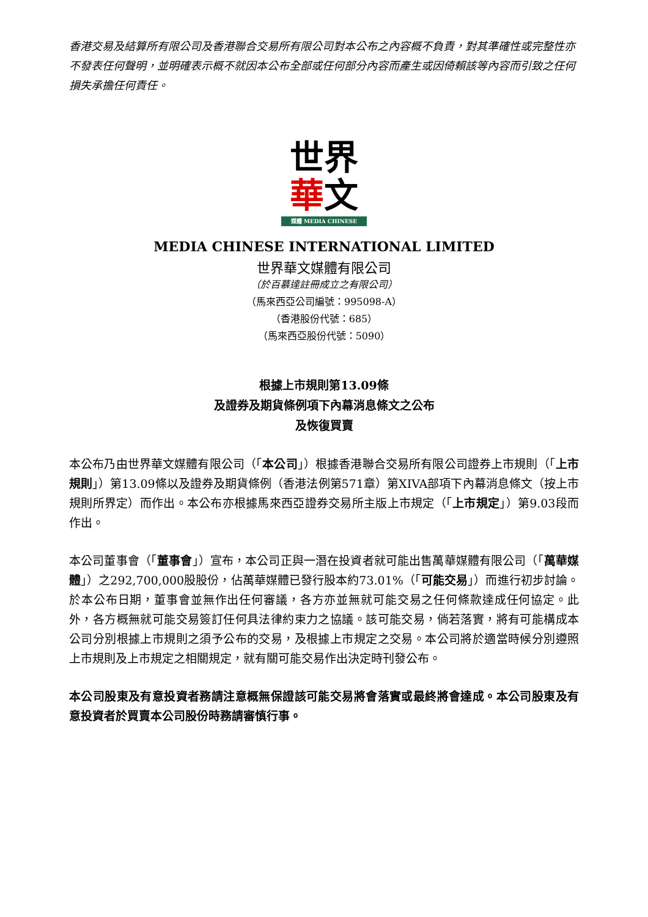香港交易及結算所有限公司及香港聯合交易所有限公司對本公布之內容概不負責，對其準確性或完整性亦不發表任何聲明，並明確表示概不就因本公布全部或任何部分內容而產生或因倚賴該等內容而引致之任何損失承擔任何責任。
世界
華文
媒體 MEDIA CHINESE
MEDIA CHINESE INTERNATIONAL LIMITED
世界華文媒體有限公司
（於百慕達註冊成立之有限公司）
（馬來西亞公司編號：995098-A）
（香港股份代號：685）
（馬來西亞股份代號：5090）
根據上市規則第13.09條
及證券及期貨條例項下內幕消息條文之公布
及恢復買賣
本公布乃由世界華文媒體有限公司（「本公司」）根據香港聯合交易所有限公司證券上市規則（「上市規則」）第13.09條以及證券及期貨條例（香港法例第571章）第XIVA部項下內幕消息條文（按上市規則所界定）而作出。本公布亦根據馬來西亞證券交易所主版上市規定（「上市規定」）第9.03段而作出。
本公司董事會（「董事會」）宣布，本公司正與一潛在投資者就可能出售萬華媒體有限公司（「萬華媒體」）之292,700,000股股份，佔萬華媒體已發行股本約73.01%（「可能交易」）而進行初步討論。於本公布日期，董事會並無作出任何審議，各方亦並無就可能交易之任何條款達成任何協定。此外，各方概無就可能交易簽訂任何具法律約束力之協議。該可能交易，倘若落實，將有可能構成本公司分別根據上市規則之須予公布的交易，及根據上市規定之交易。本公司將於適當時候分別遵照上市規則及上市規定之相關規定，就有關可能交易作出決定時刊發公布。
本公司股東及有意投資者務請注意概無保證該可能交易將會落實或最終將會達成。本公司股東及有意投資者於買賣本公司股份時務請審慎行事。